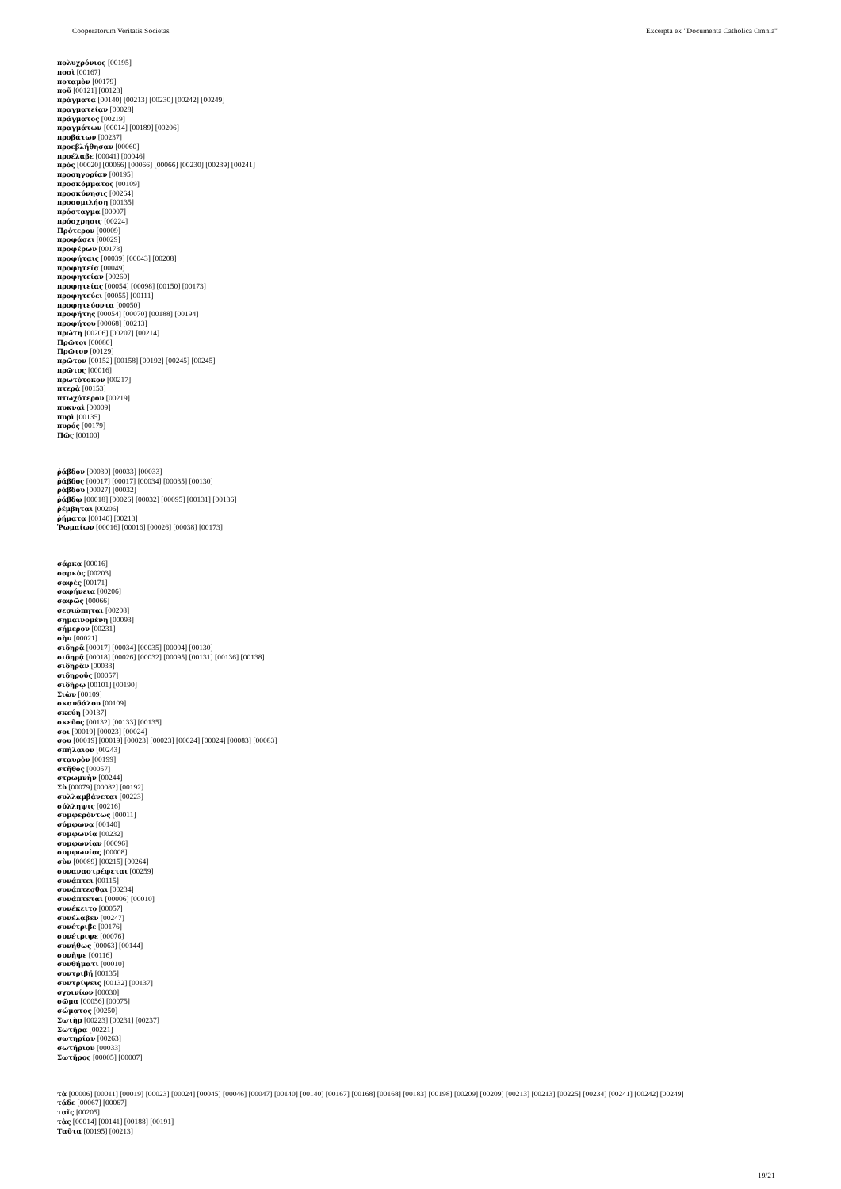Cooperatorum Veritatis Societas Excerpta ex "Documenta Catholica Omnia"
πολυχρόνιος [00195]
ποσὶ [00167]
ποταμὸν [00179]
ποῦ [00121] [00123]
πράγματα [00140] [00213] [00230] [00242] [00249]
πραγματείαν [00028]
πράγματος [00219]
πραγμάτων [00014] [00189] [00206]
προβάτων [00237]
προεβλήθησαν [00060]
προέλαβε [00041] [00046]
πρὸς [00020] [00066] [00066] [00066] [00230] [00239] [00241]
προσηγορίαν [00195]
προσκόμματος [00109]
προσκύνησις [00264]
προσομιλήση [00135]
πρόσταγμα [00007]
πρόσχρησις [00224]
Πρότερον [00009]
προφάσει [00029]
προφέρων [00173]
προφήταις [00039] [00043] [00208]
προφητεία [00049]
προφητείαν [00260]
προφητείας [00054] [00098] [00150] [00173]
προφητεύει [00055] [00111]
προφητεύοντα [00050]
προφήτης [00054] [00070] [00188] [00194]
προφήτου [00068] [00213]
πρώτη [00206] [00207] [00214]
Πρῶτοι [00080]
Πρῶτον [00129]
πρῶτον [00152] [00158] [00192] [00245] [00245]
πρῶτος [00016]
πρωτότοκον [00217]
πτερὰ [00153]
πτωχότερον [00219]
πυκναὶ [00009]
πυρὶ [00135]
πυρός [00179]
Πῶς [00100]
ῥάβδον [00030] [00033] [00033]
ῥάβδος [00017] [00017] [00034] [00035] [00130]
ῥάβδου [00027] [00032]
ῥάβδῳ [00018] [00026] [00032] [00095] [00131] [00136]
ῥέμβηται [00206]
ῥήματα [00140] [00213]
Ῥωμαίων [00016] [00016] [00026] [00038] [00173]
σάρκα [00016]
σαρκὸς [00203]
σαφὲς [00171]
σαφήνεια [00206]
σαφῶς [00066]
σεσιώπηται [00208]
σημαινομένη [00093]
σήμερον [00231]
σὴν [00021]
σιδηρᾶ [00017] [00034] [00035] [00094] [00130]
σιδηρᾷ [00018] [00026] [00032] [00095] [00131] [00136] [00138]
σιδηρᾶν [00033]
σιδηροῦς [00057]
σιδήρῳ [00101] [00190]
Σιὼν [00109]
σκανδάλου [00109]
σκεύη [00137]
σκεῦος [00132] [00133] [00135]
σοι [00019] [00023] [00024]
σου [00019] [00019] [00023] [00023] [00024] [00024] [00083] [00083]
σπήλαιον [00243]
σταυρὸν [00199]
στῆθος [00057]
στρωμνὴν [00244]
Σὺ [00079] [00082] [00192]
συλλαμβάνεται [00223]
σύλληψις [00216]
συμφερόντως [00011]
σύμφωνα [00140]
συμφωνία [00232]
συμφωνίαν [00096]
συμφωνίας [00008]
σὺν [00089] [00215] [00264]
συναναστρέφεται [00259]
συνάπτει [00115]
συνάπτεσθαι [00234]
συνάπτεται [00006] [00010]
συνέκειτο [00057]
συνέλαβεν [00247]
συνέτριβε [00176]
συνέτριψε [00076]
συνήθως [00063] [00144]
συνῆψε [00116]
συνθήματι [00010]
συντριβῇ [00135]
συντρίψεις [00132] [00137]
σχοινίων [00030]
σῶμα [00056] [00075]
σώματος [00250]
Σωτὴρ [00223] [00231] [00237]
Σωτῆρα [00221]
σωτηρίαν [00263]
σωτήριον [00033]
Σωτῆρος [00005] [00007]
τὰ [00006] [00011] [00019] [00023] [00024] [00045] [00046] [00047] [00140] [00140] [00167] [00168] [00168] [00183] [00198] [00209] [00209] [00213] [00213] [00225] [00234] [00241] [00242] [00249]
τάδε [00067] [00067]
ταῖς [00205]
τὰς [00014] [00141] [00188] [00191]
Ταῦτα [00195] [00213]
19/21